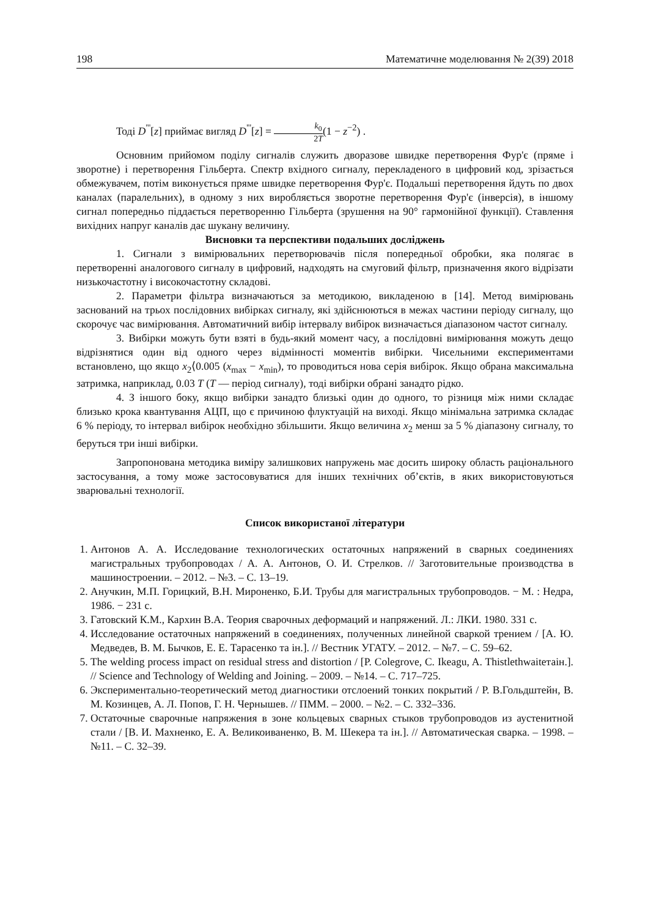198 Математичне моделювання № 2(39) 2018
Тоді D<sup>'''</sup>[z] приймає вигляд D<sup>'''</sup>[z] = k<sub>0</sub> 2T(1 − z<sup>−2</sup>) .
Основним прийомом поділу сигналів служить дворазове швидке перетворення Фур'є (пряме і зворотне) і перетворення Гільберта. Спектр вхідного сигналу, перекладеного в цифровий код, зрізається обмежувачем, потім виконується пряме швидке перетворення Фур'є. Подальші перетворення йдуть по двох каналах (паралельних), в одному з них виробляється зворотне перетворення Фур'є (інверсія), в іншому сигнал попередньо піддається перетворенню Гільберта (зрушення на 90° гармонійної функції). Ставлення вихідних напруг каналів дає шукану величину.
Висновки та перспективи подальших досліджень
1. Сигнали з вимірювальних перетворювачів після попередньої обробки, яка полягає в перетворенні аналогового сигналу в цифровий, надходять на смуговий фільтр, призначення якого відрізати низькочастотну і високочастотну складові.
2. Параметри фільтра визначаються за методикою, викладеною в [14]. Метод вимірювань заснований на трьох послідовних вибірках сигналу, які здійснюються в межах частини періоду сигналу, що скорочує час вимірювання. Автоматичний вибір інтервалу вибірок визначається діапазоном частот сигналу.
3. Вибірки можуть бути взяті в будь-який момент часу, а послідовні вимірювання можуть дещо відрізнятися один від одного через відмінності моментів вибірки. Чисельними експериментами встановлено, що якщо x<sub>2</sub>⟨0.005 (x<sub>max</sub> − x<sub>min</sub>), то проводиться нова серія вибірок. Якщо обрана максимальна затримка, наприклад, 0.03 T (T — період сигналу), тоді вибірки обрані занадто рідко.
4. З іншого боку, якщо вибірки занадто близькі один до одного, то різниця між ними складає близько крока квантування АЦП, що є причиною флуктуацій на виході. Якщо мінімальна затримка складає 6 % періоду, то інтервал вибірок необхідно збільшити. Якщо величина x<sub>2</sub> менш за 5 % діапазону сигналу, то беруться три інші вибірки.
Запропонована методика виміру залишкових напружень має досить широку область раціонального застосування, а тому може застосовуватися для інших технічних об’єктів, в яких використовуються зварювальні технології.
Список використаної літератури
1. Антонов А. А. Исследование технологических остаточных напряжений в сварных соединениях магистральных трубопроводах / А. А. Антонов, О. И. Стрелков. // Заготовительные производства в машиностроении. – 2012. – №3. – С. 13–19.
2. Анучкин, М.П. Горицкий, В.Н. Мироненко, Б.И. Трубы для магистральных трубопроводов. − М. : Недра, 1986. − 231 с.
3. Гатовский К.М., Кархин В.А. Теория сварочных деформаций и напряжений. Л.: ЛКИ. 1980. 331 с.
4. Исследование остаточных напряжений в соединениях, полученных линейной сваркой трением / [А. Ю. Медведев, В. М. Бычков, Е. Е. Тарасенко та ін.]. // Вестник УГАТУ. – 2012. – №7. – С. 59–62.
5. The welding process impact on residual stress and distortion / [P. Colegrove, C. Ikeagu, A. Thistlethwaiteтаін.]. // Science and Technology of Welding and Joining. – 2009. – №14. – С. 717–725.
6. Экспериментально-теоретический метод диагностики отслоений тонких покрытий / Р. В.Гольдштейн, В. М. Козинцев, А. Л. Попов, Г. Н. Чернышев. // ПММ. – 2000. – №2. – С. 332–336.
7. Остаточные сварочные напряжения в зоне кольцевых сварных стыков трубопроводов из аустенитной стали / [В. И. Махненко, Е. А. Великоиваненко, В. М. Шекера та ін.]. // Автоматическая сварка. – 1998. – №11. – С. 32–39.